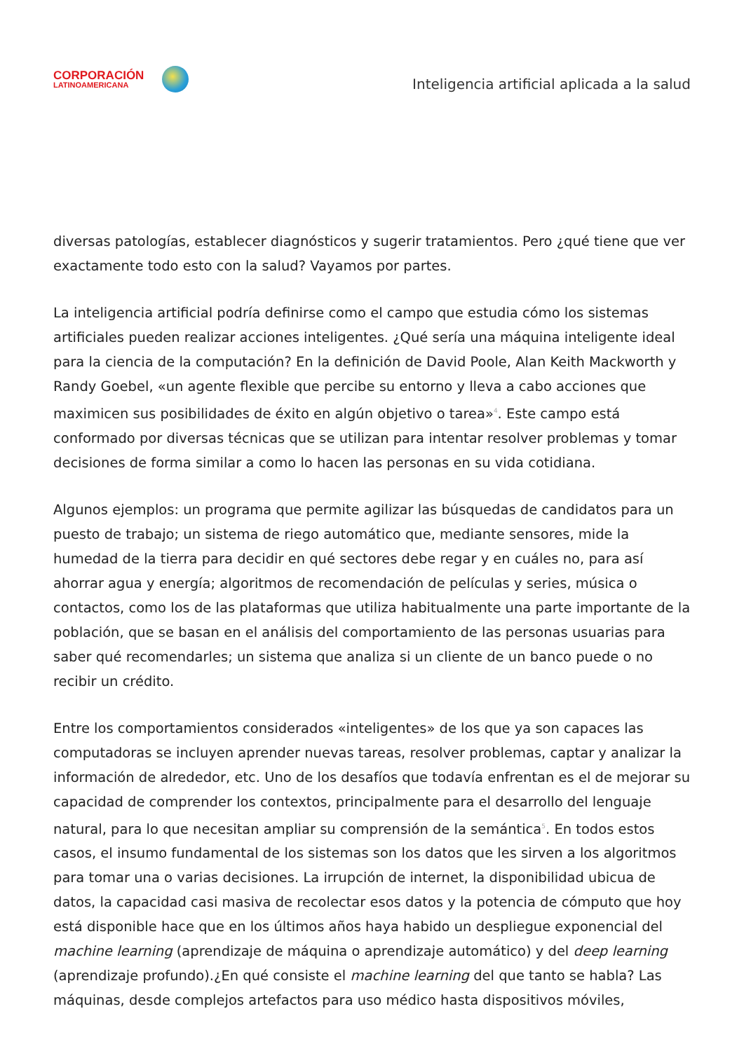CORPORACIÓN
LATINOAMERICANA
Inteligencia artificial aplicada a la salud
diversas patologías, establecer diagnósticos y sugerir tratamientos. Pero ¿qué tiene que ver exactamente todo esto con la salud? Vayamos por partes.
La inteligencia artificial podría definirse como el campo que estudia cómo los sistemas artificiales pueden realizar acciones inteligentes. ¿Qué sería una máquina inteligente ideal para la ciencia de la computación? En la definición de David Poole, Alan Keith Mackworth y Randy Goebel, «un agente flexible que percibe su entorno y lleva a cabo acciones que maximicen sus posibilidades de éxito en algún objetivo o tarea»<sup>4</sup>. Este campo está conformado por diversas técnicas que se utilizan para intentar resolver problemas y tomar decisiones de forma similar a como lo hacen las personas en su vida cotidiana.
Algunos ejemplos: un programa que permite agilizar las búsquedas de candidatos para un puesto de trabajo; un sistema de riego automático que, mediante sensores, mide la humedad de la tierra para decidir en qué sectores debe regar y en cuáles no, para así ahorrar agua y energía; algoritmos de recomendación de películas y series, música o contactos, como los de las plataformas que utiliza habitualmente una parte importante de la población, que se basan en el análisis del comportamiento de las personas usuarias para saber qué recomendarles; un sistema que analiza si un cliente de un banco puede o no recibir un crédito.
Entre los comportamientos considerados «inteligentes» de los que ya son capaces las computadoras se incluyen aprender nuevas tareas, resolver problemas, captar y analizar la información de alrededor, etc. Uno de los desafíos que todavía enfrentan es el de mejorar su capacidad de comprender los contextos, principalmente para el desarrollo del lenguaje natural, para lo que necesitan ampliar su comprensión de la semántica<sup>5</sup>. En todos estos casos, el insumo fundamental de los sistemas son los datos que les sirven a los algoritmos para tomar una o varias decisiones. La irrupción de internet, la disponibilidad ubicua de datos, la capacidad casi masiva de recolectar esos datos y la potencia de cómputo que hoy está disponible hace que en los últimos años haya habido un despliegue exponencial del machine learning (aprendizaje de máquina o aprendizaje automático) y del deep learning (aprendizaje profundo).¿En qué consiste el machine learning del que tanto se habla? Las máquinas, desde complejos artefactos para uso médico hasta dispositivos móviles,